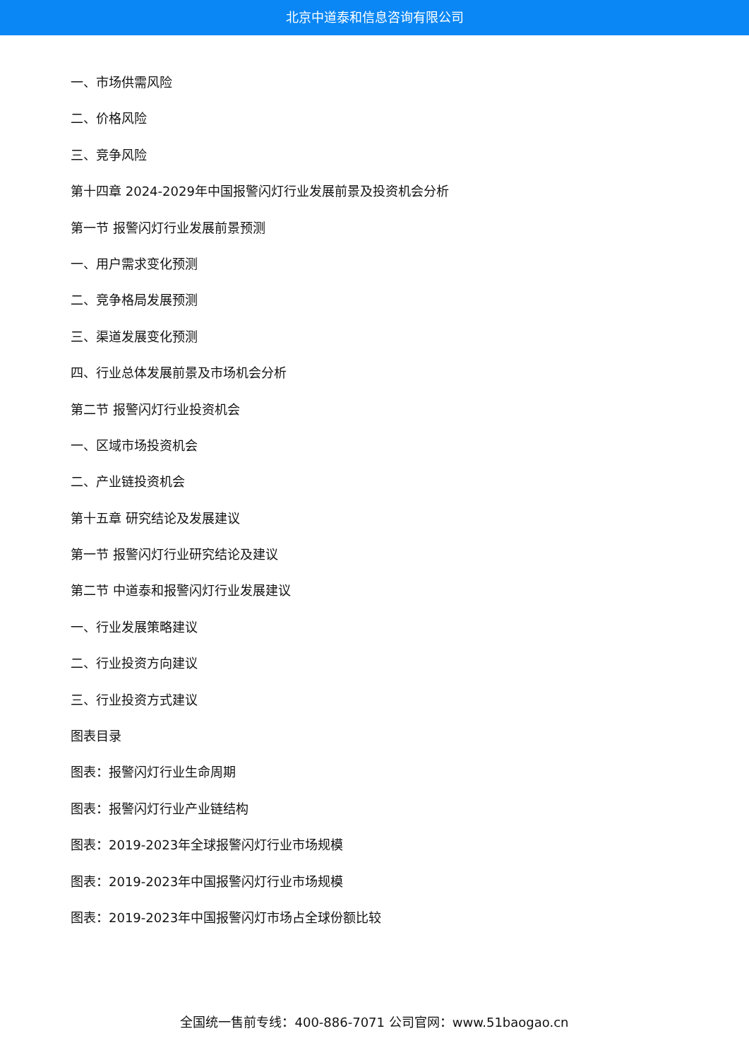北京中道泰和信息咨询有限公司
一、市场供需风险
二、价格风险
三、竞争风险
第十四章 2024-2029年中国报警闪灯行业发展前景及投资机会分析
第一节 报警闪灯行业发展前景预测
一、用户需求变化预测
二、竞争格局发展预测
三、渠道发展变化预测
四、行业总体发展前景及市场机会分析
第二节 报警闪灯行业投资机会
一、区域市场投资机会
二、产业链投资机会
第十五章 研究结论及发展建议
第一节 报警闪灯行业研究结论及建议
第二节 中道泰和报警闪灯行业发展建议
一、行业发展策略建议
二、行业投资方向建议
三、行业投资方式建议
图表目录
图表：报警闪灯行业生命周期
图表：报警闪灯行业产业链结构
图表：2019-2023年全球报警闪灯行业市场规模
图表：2019-2023年中国报警闪灯行业市场规模
图表：2019-2023年中国报警闪灯市场占全球份额比较
全国统一售前专线：400-886-7071 公司官网：www.51baogao.cn